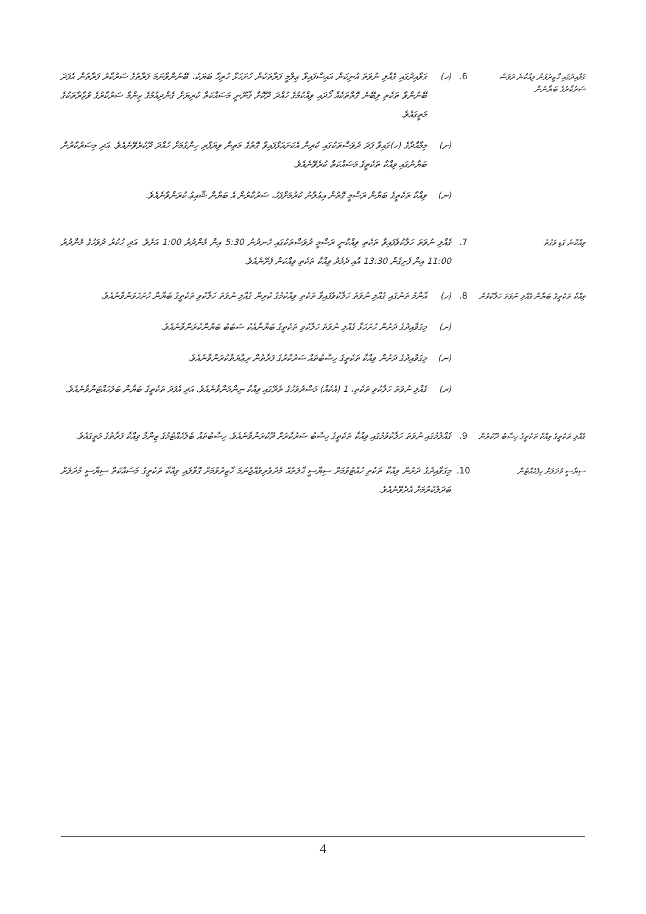ގަވާއިދުގައި ހާޒިރުވުން ވިއްކާނެ ދުވަސް ސަރުކާރުގެ ބަޔާނުން
6.
(ހ)
ގަވާއިދުގައި ގެއްލި ނުވަތަ އުނިކަން އައިސްފައިވާ ޢިލްމީ ފަރާތަކުން ހުށަހަޅާ ހުރިހާ ބަޔަކު، ބޭނުންވާނަމަ ފަރާތުގެ ސަރުކާރު ފަރާތުން އެފަދަ ބޭނުންވާ ތަކެތި ލިބޭނެ ގޮތްތަކެއް ހޯދައި ވިއްކުމުގެ ހުއްދަ ދޫކޮށް ޤާނޫނީ މަސައްކަތް ކުރިޔަށް ގެންދިއުމުގެ ޒިންމާ ސަރުކާރުގެ ވުޒާރާތަކުގެ މަތީގައެވެ.
(ށ)
މިމާއްދާގެ (ހ)ގައިވާ ފަދަ ދުވަސްތަކުގައި ކުރިން އެކަށައަޅާފައިވާ ގޮތުގެ މަތިން ވިޔަފާރި ހިންގުމަށް ހުއްދަ ދޫކުރެވޭނެއެވެ. އަދި މިސަރުކާރުން ބަޔާނުގައި ވިއްކާ ތަކެތީގެ މަސައްކަތް ކުރެވޭނެއެވެ.
(ނ)
ވިއްކާ ތަކެތީގެ ބަޔާން ރަސްމީ ގޮތުން އިޢުލާނު ކުރުމަށްފަހު، ސަރުކާރުން އެ ބަޔާން ޝާއިޢު ކުރަންވާނެއެވެ.
ވިއްކާނެ ގަޑި ވަގުތު
7.
ގެއްލި ނުވަތަ ހަލާކުވެފައިވާ ތަކެތި ވިއްކާނީ ރަސްމީ ދުވަސްތަކުގައި ހެނދުނު 5:30 އިން މެންދުރު 1:00 އަށެވެ. އަދި ހުކުރު ދުވަހުގެ މެންދުރު 11:00 އިން ފެށިގެން 13:30 އާއި ދެމެދު ވިއްކާ ތަކެތި ވިއްކަން ފެށޭނެއެވެ.
ވިއްކާ ތަކެތީގެ ބަޔާން ގެއްލި ނުވަތަ ހަލާކުވުން
8.
(ހ)
އާންމު ތަނުގައި ގެއްލި ނުވަތަ ހަލާކުވެފައިވާ ތަކެތި ވިއްކުމުގެ ކުރިން ގެއްލި ނުވަތަ ހަލާކުވި ތަކެތީގެ ބަޔާން ހުށަހަޅަންވާނެއެވެ.
(ށ)
މިގަވާއިދުގެ ދަށުން ހުށަހަޅާ ގެއްލި ނުވަތަ ހަލާކުވި ތަކެތީގެ ބަޔާނާއެކު ސަބަބު ބަޔާންކުރަންވާނެއެވެ.
(ނ)
މިގަވާއިދުގެ ދަށުން ވިއްކާ ތަކެތީގެ ހިސާބުތައް ސަރުކާރުގެ ފަރާތުން ރިޢާޔަތްކުރަންވާނެއެވެ.
(ރ)
ގެއްލި ނުވަތަ ހަލާކުވި ތަކެތި، 1 (އެކެއް) މަސްދުވަހުގެ ތެރޭގައި ވިއްކާ ނިންމަންވާނެއެވެ. އަދި އެފަދަ ތަކެތީގެ ބަޔާން ބަލަހައްޓަންވާނެއެވެ.
ގެއްލި ތަކެތީގެ ވިއްކާ ތަކެތީގެ ހިސާބު ދޫކުރުން
9.
ގެއްލުމުގައި ނުވަތަ ހަލާކުވުމުގައި ވިއްކާ ތަކެތީގެ ހިސާބު ސަރުކާރަށް ދޫކުރަންވާނެއެވެ. ހިސާބުތައް ބެލެހެއްޓުމުގެ ޒިންމާ ވިއްކާ ފަރާތުގެ މަތީގައެވެ.
ސިޔާސީ މުދަލަށް ހިފެހެއްޓުން
10.
މިގަވާއިދުގެ ދަށުން ވިއްކާ ތަކެތި ހުއްޓުވުމަށް ސިޔާސީ ޙާލަތެއް މެދުވެރިވެއްޖެނަމަ ހާޒިރުވުމަށް ގޮވާލައި ވިއްކާ ތަކެތީގެ މަސައްކަތް ސިޔާސީ މުދަލަށް ބަދަލުކުރުމަށް އެދެވޭނެއެވެ.
4